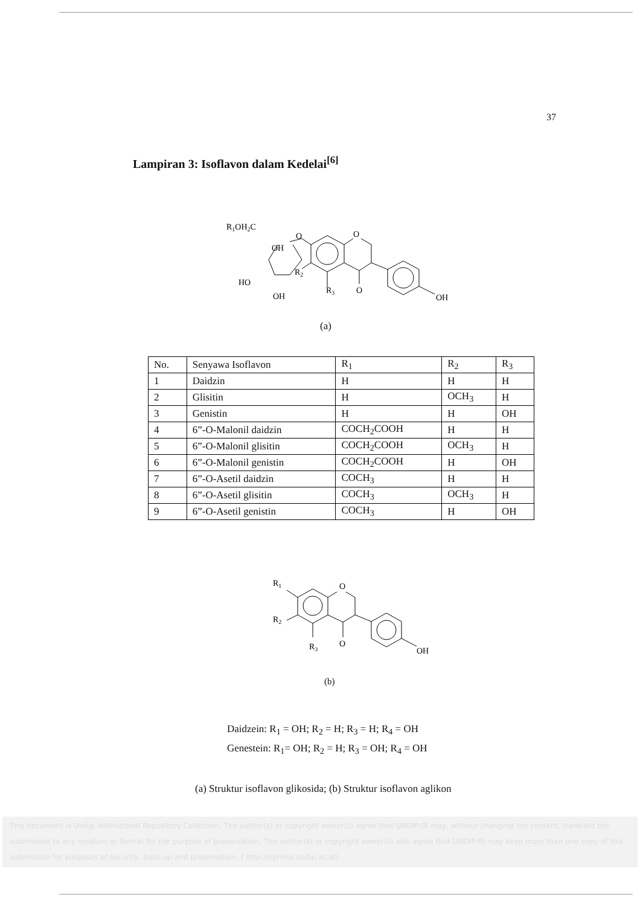37
Lampiran 3: Isoflavon dalam Kedelai<sup>[6]</sup>
R1OH2C
OH
HO
OH
R2
R3
O
OH
O
O
(a)
| No. | Senyawa Isoflavon | R<sub>1</sub> | R<sub>2</sub> | R<sub>3</sub> |
| --- | --- | --- | --- | --- |
| 1 | Daidzin | H | H | H |
| 2 | Glisitin | H | OCH<sub>3</sub> | H |
| 3 | Genistin | H | H | OH |
| 4 | 6”-O-Malonil daidzin | COCH<sub>2</sub>COOH | H | H |
| 5 | 6”-O-Malonil glisitin | COCH<sub>2</sub>COOH | OCH<sub>3</sub> | H |
| 6 | 6”-O-Malonil genistin | COCH<sub>2</sub>COOH | H | OH |
| 7 | 6”-O-Asetil daidzin | COCH<sub>3</sub> | H | H |
| 8 | 6”-O-Asetil glisitin | COCH<sub>3</sub> | OCH<sub>3</sub> | H |
| 9 | 6”-O-Asetil genistin | COCH<sub>3</sub> | H | OH |
R1
R2
R3
O
O
OH
(b)
Daidzein: R<sub>1</sub> = OH; R<sub>2</sub> = H; R<sub>3</sub> = H; R<sub>4</sub> = OH
Genestein: R<sub>1</sub>= OH; R<sub>2</sub> = H; R<sub>3</sub> = OH; R<sub>4</sub> = OH
(a) Struktur isoflavon glikosida; (b) Struktur isoflavon aglikon
This document is Undip Institutional Repository Collection. The author(s) or copyright owner(s) agree that UNDIP-IR may, without changing the content, translate the submission to any medium or format for the purpose of preservation. The author(s) or copyright owner(s) also agree that UNDIP-IR may keep more than one copy of this submission for purposes of security, back-up and preservation. ( http://eprints.undip.ac.id)